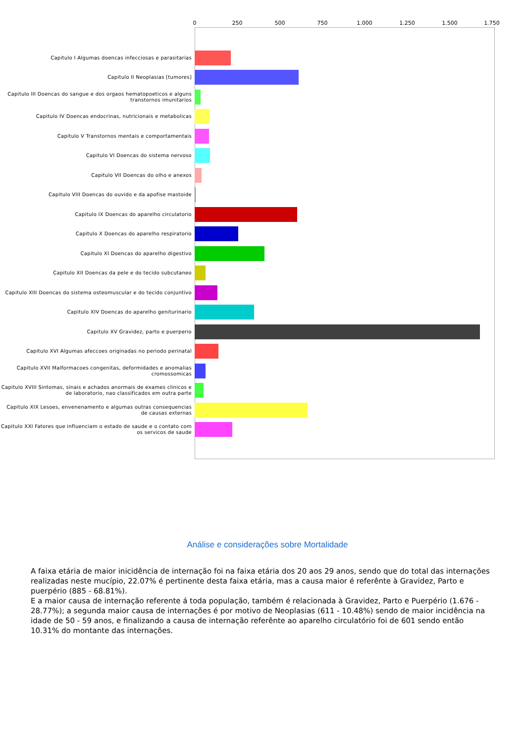0 250 500 750 1.000 1.250 1.500 1.750
Capitulo I Algumas doencas infecciosas e parasitarias
Capitulo II Neoplasias [tumores]
Capitulo III Doencas do sangue e dos orgaos hematopoeticos e alguns transtornos imunitarios
Capitulo IV Doencas endocrinas, nutricionais e metabolicas
Capitulo V Transtornos mentais e comportamentais
Capitulo VI Doencas do sistema nervoso
Capitulo VII Doencas do olho e anexos
Capitulo VIII Doencas do ouvido e da apofise mastoide
Capitulo IX Doencas do aparelho circulatorio
Capitulo X Doencas do aparelho respiratorio
Capitulo XI Doencas do aparelho digestivo
Capitulo XII Doencas da pele e do tecido subcutaneo
Capitulo XIII Doencas do sistema osteomuscular e do tecido conjuntivo
Capitulo XIV Doencas do aparelho geniturinario
Capitulo XV Gravidez, parto e puerperio
Capitulo XVI Algumas afeccoes originadas no periodo perinatal
Capitulo XVII Malformacoes congenitas, deformidades e anomalias cromossomicas
Capitulo XVIII Sintomas, sinais e achados anormais de exames clinicos e de laboratorio, nao classificados em outra parte
Capitulo XIX Lesoes, envenenamento e algumas outras consequencias de causas externas
Capitulo XXI Fatores que influenciam o estado de saude e o contato com os servicos de saude
Análise e considerações sobre Mortalidade
A faixa etária de maior inicidência de internação foi na faixa etária dos 20 aos 29 anos, sendo que do total das internações realizadas neste mucípio, 22.07% é pertinente desta faixa etária, mas a causa maior é referênte à Gravidez, Parto e puerpério (885 - 68.81%).
E a maior causa de internação referente á toda população, também é relacionada à Gravidez, Parto e Puerpério (1.676 - 28.77%); a segunda maior causa de internações é por motivo de Neoplasias (611 - 10.48%) sendo de maior incidência na idade de 50 - 59 anos, e finalizando a causa de internação referênte ao aparelho circulatório foi de 601 sendo então 10.31% do montante das internações.